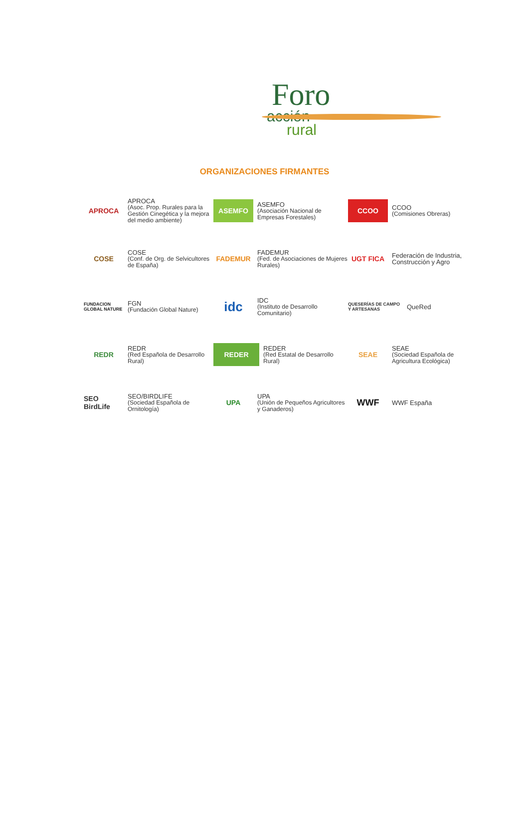Foro
acción
rural
ORGANIZACIONES FIRMANTES
APROCA
APROCA
(Asoc. Prop. Rurales para la Gestión Cinegética y la mejora del medio ambiente)
ASEMFO
ASEMFO
(Asociación Nacional de Empresas Forestales)
CCOO
CCOO
(Comisiones Obreras)
COSE
COSE
(Conf. de Org. de Selvicultores de España)
FADEMUR
FADEMUR
(Fed. de Asociaciones de Mujeres Rurales)
UGT FICA
Federación de Industria, Construcción y Agro
FUNDACION GLOBAL NATURE
FGN
(Fundación Global Nature)
idc
IDC
(Instituto de Desarrollo Comunitario)
QUESERÍAS DE CAMPO Y ARTESANAS
QueRed
REDR
REDR
(Red Española de Desarrollo Rural)
REDER
REDER
(Red Estatal de Desarrollo Rural)
SEAE
SEAE
(Sociedad Española de Agricultura Ecológica)
SEO BirdLife
SEO/BIRDLIFE
(Sociedad Española de Ornitología)
UPA
UPA
(Unión de Pequeños Agricultores y Ganaderos)
WWF
WWF España